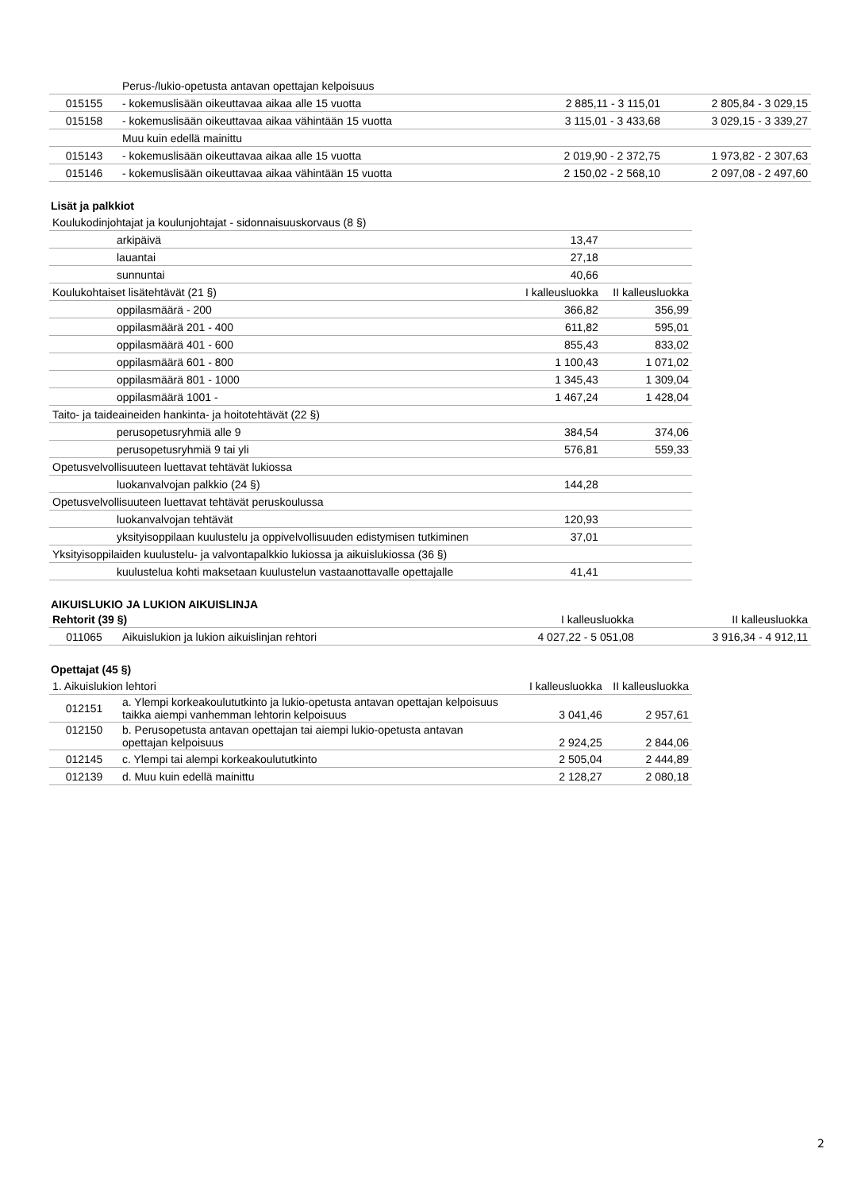| | Perus-/lukio-opetusta antavan opettajan kelpoisuus | | |
| 015155 | - kokemuslisään oikeuttavaa aikaa alle 15 vuotta | 2 885,11 - 3 115,01 | 2 805,84 - 3 029,15 |
| 015158 | - kokemuslisään oikeuttavaa aikaa vähintään 15 vuotta | 3 115,01 - 3 433,68 | 3 029,15 - 3 339,27 |
| | Muu kuin edellä mainittu | | |
| 015143 | - kokemuslisään oikeuttavaa aikaa alle 15 vuotta | 2 019,90 - 2 372,75 | 1 973,82 - 2 307,63 |
| 015146 | - kokemuslisään oikeuttavaa aikaa vähintään 15 vuotta | 2 150,02 - 2 568,10 | 2 097,08 - 2 497,60 |
Lisät ja palkkiot
| Koulukodinjohtajat ja koulunjohtajat - sidonnaisuuskorvaus (8 §) | | |
| arkipäivä | 13,47 | |
| lauantai | 27,18 | |
| sunnuntai | 40,66 | |
| Koulukohtaiset lisätehtävät (21 §) | I kalleusluokka | II kalleusluokka |
| oppilasmäärä - 200 | 366,82 | 356,99 |
| oppilasmäärä 201 - 400 | 611,82 | 595,01 |
| oppilasmäärä 401 - 600 | 855,43 | 833,02 |
| oppilasmäärä 601 - 800 | 1 100,43 | 1 071,02 |
| oppilasmäärä 801 - 1000 | 1 345,43 | 1 309,04 |
| oppilasmäärä 1001 - | 1 467,24 | 1 428,04 |
| Taito- ja taideaineiden hankinta- ja hoitotehtävät (22 §) | | |
| perusopetusryhmiä alle 9 | 384,54 | 374,06 |
| perusopetusryhmiä 9 tai yli | 576,81 | 559,33 |
| Opetusvelvollisuuteen luettavat tehtävät lukiossa | | |
| luokanvalvojan palkkio (24 §) | 144,28 | |
| Opetusvelvollisuuteen luettavat tehtävät peruskoulussa | | |
| luokanvalvojan tehtävät | 120,93 | |
| yksityisoppilaan kuulustelu ja oppivelvollisuuden edistymisen tutkiminen | 37,01 | |
| Yksityisoppilaiden kuulustelu- ja valvontapalkkio lukiossa ja aikuislukiossa (36 §) | | |
| kuulustelua kohti maksetaan kuulustelun vastaanottavalle opettajalle | 41,41 | |
AIKUISLUKIO JA LUKION AIKUISLINJA
| Rehtorit (39 §) | | I kalleusluokka | II kalleusluokka |
| 011065 | Aikuislukion ja lukion aikuislinjan rehtori | 4 027,22 - 5 051,08 | 3 916,34 - 4 912,11 |
Opettajat (45 §)
| 1. Aikuislukion lehtori | | I kalleusluokka | II kalleusluokka |
| 012151 | a. Ylempi korkeakoulututkinto ja lukio-opetusta antavan opettajan kelpoisuus taikka aiempi vanhemman lehtorin kelpoisuus | 3 041,46 | 2 957,61 |
| 012150 | b. Perusopetusta antavan opettajan tai aiempi lukio-opetusta antavan opettajan kelpoisuus | 2 924,25 | 2 844,06 |
| 012145 | c. Ylempi tai alempi korkeakoulututkinto | 2 505,04 | 2 444,89 |
| 012139 | d. Muu kuin edellä mainittu | 2 128,27 | 2 080,18 |
2